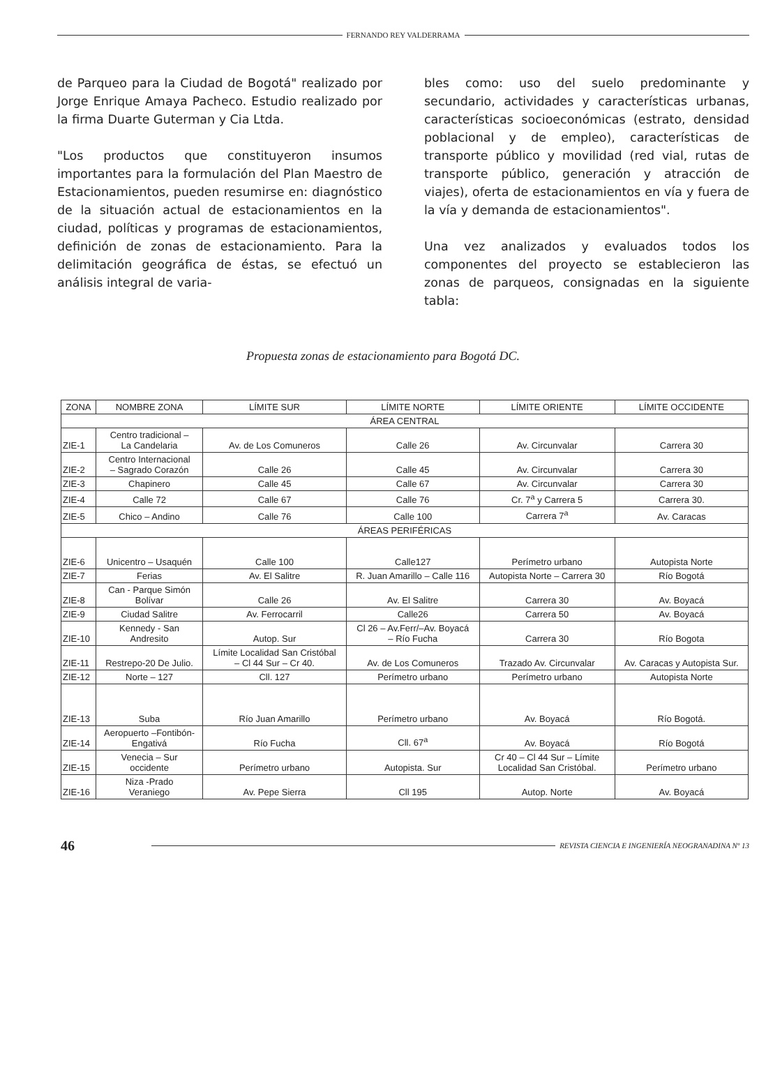FERNANDO REY VALDERRAMA
de Parqueo para la Ciudad de Bogotá" realizado por Jorge Enrique Amaya Pacheco. Estudio realizado por la firma Duarte Guterman y Cia Ltda.
"Los productos que constituyeron insumos importantes para la formulación del Plan Maestro de Estacionamientos, pueden resumirse en: diagnóstico de la situación actual de estacionamientos en la ciudad, políticas y programas de estacionamientos, definición de zonas de estacionamiento. Para la delimitación geográfica de éstas, se efectuó un análisis integral de varia-
bles como: uso del suelo predominante y secundario, actividades y características urbanas, características socioeconómicas (estrato, densidad poblacional y de empleo), características de transporte público y movilidad (red vial, rutas de transporte público, generación y atracción de viajes), oferta de estacionamientos en vía y fuera de la vía y demanda de estacionamientos".
Una vez analizados y evaluados todos los componentes del proyecto se establecieron las zonas de parqueos, consignadas en la siguiente tabla:
Propuesta zonas de estacionamiento para Bogotá DC.
| ZONA | NOMBRE ZONA | LÍMITE SUR | LÍMITE NORTE | LÍMITE ORIENTE | LÍMITE OCCIDENTE |
| --- | --- | --- | --- | --- | --- |
| ÁREA CENTRAL | | | | | |
| ZIE-1 | Centro tradicional – La Candelaria | Av. de Los Comuneros | Calle 26 | Av. Circunvalar | Carrera 30 |
| ZIE-2 | Centro Internacional – Sagrado Corazón | Calle 26 | Calle 45 | Av. Circunvalar | Carrera 30 |
| ZIE-3 | Chapinero | Calle 45 | Calle 67 | Av. Circunvalar | Carrera 30 |
| ZIE-4 | Calle 72 | Calle 67 | Calle 76 | Cr. 7<sup>a</sup> y Carrera 5 | Carrera 30. |
| ZIE-5 | Chico – Andino | Calle 76 | Calle 100 | Carrera 7<sup>a</sup> | Av. Caracas |
| ÁREAS PERIFÉRICAS | | | | | |
| ZIE-6 | Unicentro – Usaquén | Calle 100 | Calle127 | Perímetro urbano | Autopista Norte |
| ZIE-7 | Ferias | Av. El Salitre | R. Juan Amarillo – Calle 116 | Autopista Norte – Carrera 30 | Río Bogotá |
| ZIE-8 | Can - Parque Simón Bolívar | Calle 26 | Av. El Salitre | Carrera 30 | Av. Boyacá |
| ZIE-9 | Ciudad Salitre | Av. Ferrocarril | Calle26 | Carrera 50 | Av. Boyacá |
| ZIE-10 | Kennedy - San Andresito | Autop. Sur | Cl 26 – Av.Ferr/–Av. Boyacá – Río Fucha | Carrera 30 | Río Bogota |
| ZIE-11 | Restrepo-20 De Julio. | Límite Localidad San Cristóbal – Cl 44 Sur – Cr 40. | Av. de Los Comuneros | Trazado Av. Circunvalar | Av. Caracas y Autopista Sur. |
| ZIE-12 | Norte – 127 | Cll. 127 | Perímetro urbano | Perímetro urbano | Autopista Norte |
| ZIE-13 | Suba | Río Juan Amarillo | Perímetro urbano | Av. Boyacá | Río Bogotá. |
| ZIE-14 | Aeropuerto –Fontibón- Engativá | Río Fucha | Cll. 67<sup>a</sup> | Av. Boyacá | Río Bogotá |
| ZIE-15 | Venecia – Sur occidente | Perímetro urbano | Autopista. Sur | Cr 40 – Cl 44 Sur – Límite Localidad San Cristóbal. | Perímetro urbano |
| ZIE-16 | Niza -Prado Veraniego | Av. Pepe Sierra | Cll 195 | Autop. Norte | Av. Boyacá |
46
REVISTA CIENCIA E INGENIERÍA NEOGRANADINA Nº 13